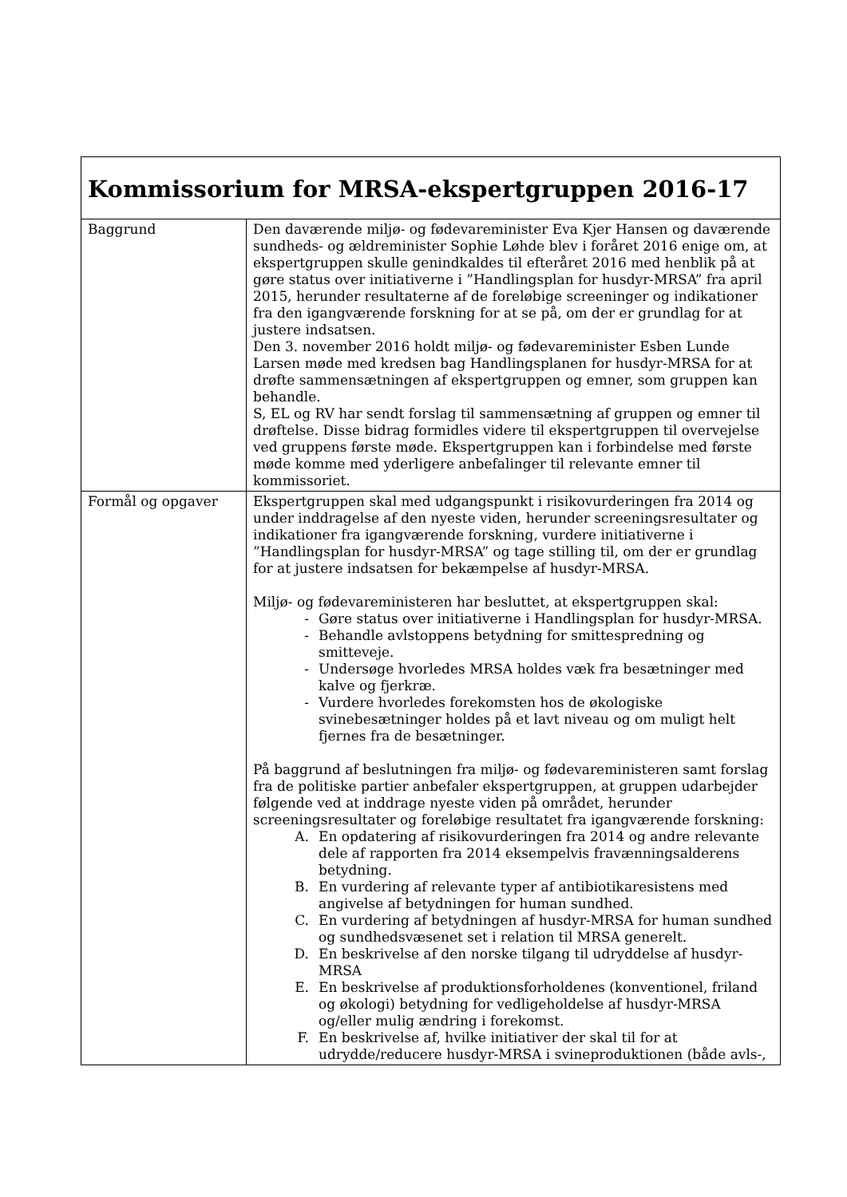| Kommissorium for MRSA-ekspertgruppen 2016-17 | |
| Baggrund | Den daværende miljø- og fødevareminister Eva Kjer Hansen og daværende sundheds- og ældreminister Sophie Løhde blev i foråret 2016 enige om, at ekspertgruppen skulle genindkaldes til efteråret 2016 med henblik på at gøre status over initiativerne i ”Handlingsplan for husdyr-MRSA” fra april 2015, herunder resultaterne af de foreløbige screeninger og indikationer fra den igangværende forskning for at se på, om der er grundlag for at justere indsatsen. Den 3. november 2016 holdt miljø- og fødevareminister Esben Lunde Larsen møde med kredsen bag Handlingsplanen for husdyr-MRSA for at drøfte sammensætningen af ekspertgruppen og emner, som gruppen kan behandle. S, EL og RV har sendt forslag til sammensætning af gruppen og emner til drøftelse. Disse bidrag formidles videre til ekspertgruppen til overvejelse ved gruppens første møde. Ekspertgruppen kan i forbindelse med første møde komme med yderligere anbefalinger til relevante emner til kommissoriet. |
| Formål og opgaver | Ekspertgruppen skal med udgangspunkt i risikovurderingen fra 2014 og under inddragelse af den nyeste viden, herunder screeningsresultater og indikationer fra igangværende forskning, vurdere initiativerne i ”Handlingsplan for husdyr-MRSA” og tage stilling til, om der er grundlag for at justere indsatsen for bekæmpelse af husdyr-MRSA. Miljø- og fødevareministeren har besluttet, at ekspertgruppen skal: - Gøre status over initiativerne i Handlingsplan for husdyr-MRSA. - Behandle avlstoppens betydning for smittespredning og smitteveje. - Undersøge hvorledes MRSA holdes væk fra besætninger med kalve og fjerkræ. - Vurdere hvorledes forekomsten hos de økologiske svinebesætninger holdes på et lavt niveau og om muligt helt fjernes fra de besætninger. På baggrund af beslutningen fra miljø- og fødevareministeren samt forslag fra de politiske partier anbefaler ekspertgruppen, at gruppen udarbejder følgende ved at inddrage nyeste viden på området, herunder screeningsresultater og foreløbige resultatet fra igangværende forskning: A. En opdatering af risikovurderingen fra 2014 og andre relevante dele af rapporten fra 2014 eksempelvis fravænningsalderens betydning. B. En vurdering af relevante typer af antibiotikaresistens med angivelse af betydningen for human sundhed. C. En vurdering af betydningen af husdyr-MRSA for human sundhed og sundhedsvæsenet set i relation til MRSA generelt. D. En beskrivelse af den norske tilgang til udryddelse af husdyr-MRSA E. En beskrivelse af produktionsforholdenes (konventionel, friland og økologi) betydning for vedligeholdelse af husdyr-MRSA og/eller mulig ændring i forekomst. F. En beskrivelse af, hvilke initiativer der skal til for at udrydde/reducere husdyr-MRSA i svineproduktionen (både avls-, |